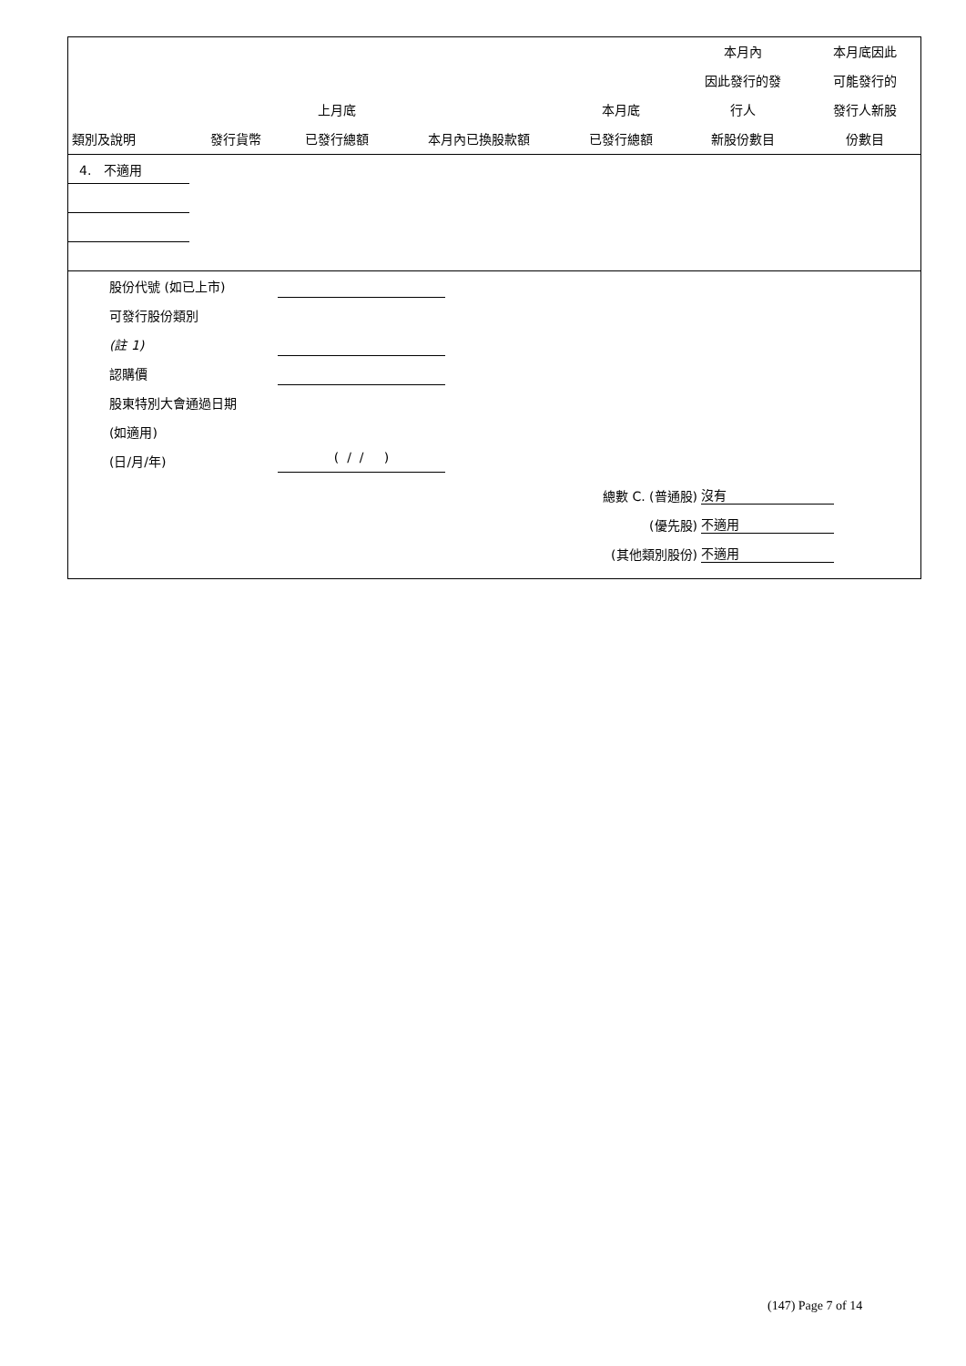| 類別及說明 | 發行貨幣 | 上月底 已發行總額 | 本月內已換股款額 | 本月底 已發行總額 | 本月內 因此發行的發 行人 新股份數目 | 本月底因此 可能發行的 發行人新股 份數目 |
| --- | --- | --- | --- | --- | --- | --- |
| 4. 不適用 | | | | | | |
股份代號 (如已上市)
可發行股份類別
(註 1)
認購價
股東特別大會通過日期
(如適用)
(日/月/年)
( / / )
總數 C. (普通股)
沒有
(優先股)
不適用
(其他類別股份)
不適用
(147) Page 7 of 14